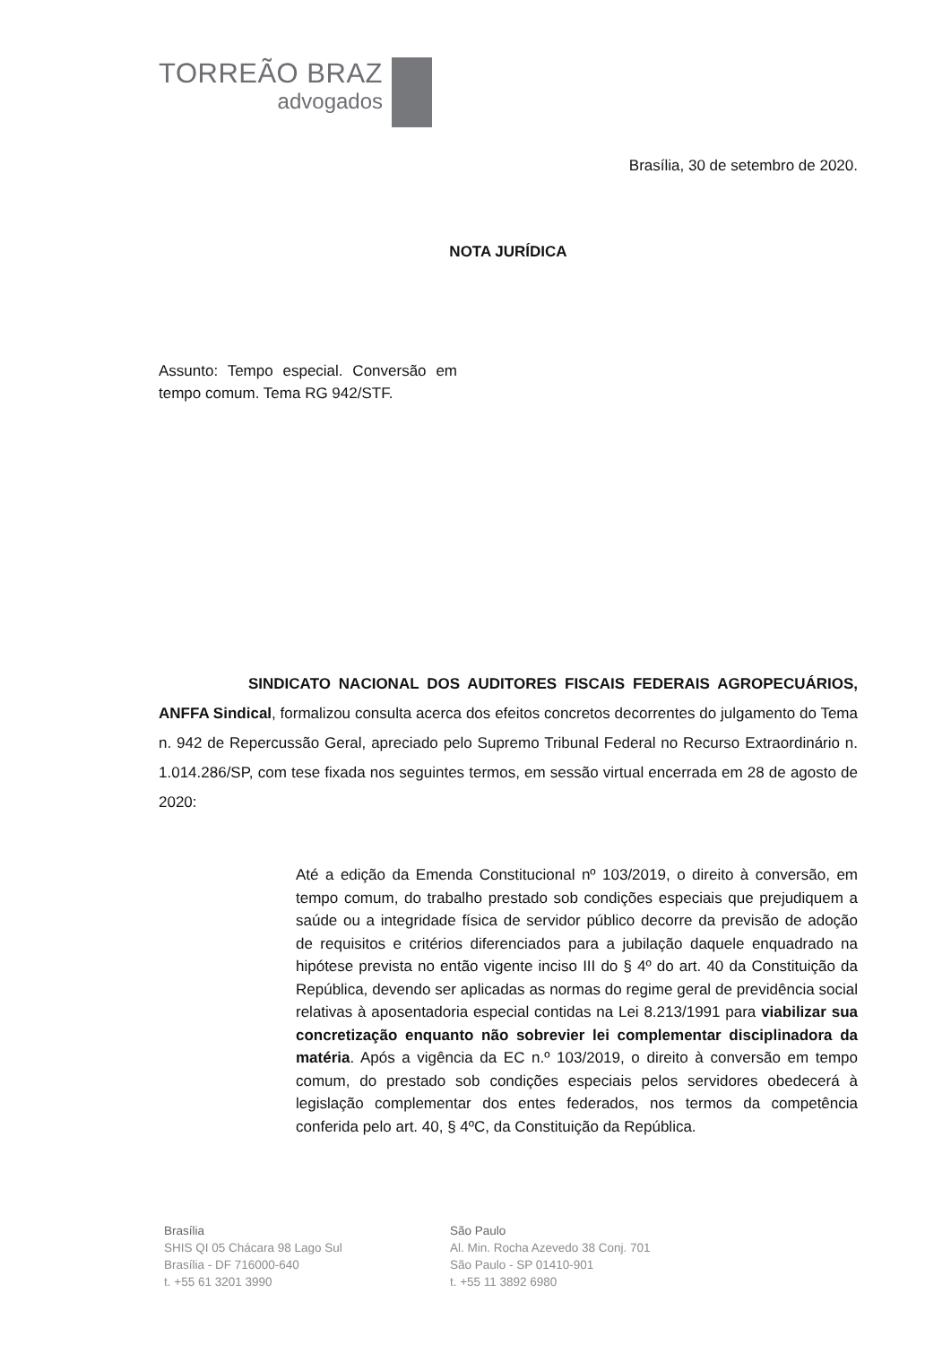TORREÃO BRAZ
advogados
Brasília, 30 de setembro de 2020.
NOTA JURÍDICA
Assunto: Tempo especial. Conversão em tempo comum. Tema RG 942/STF.
SINDICATO NACIONAL DOS AUDITORES FISCAIS FEDERAIS AGROPECUÁRIOS, ANFFA Sindical, formalizou consulta acerca dos efeitos concretos decorrentes do julgamento do Tema n. 942 de Repercussão Geral, apreciado pelo Supremo Tribunal Federal no Recurso Extraordinário n. 1.014.286/SP, com tese fixada nos seguintes termos, em sessão virtual encerrada em 28 de agosto de 2020:
Até a edição da Emenda Constitucional nº 103/2019, o direito à conversão, em tempo comum, do trabalho prestado sob condições especiais que prejudiquem a saúde ou a integridade física de servidor público decorre da previsão de adoção de requisitos e critérios diferenciados para a jubilação daquele enquadrado na hipótese prevista no então vigente inciso III do § 4º do art. 40 da Constituição da República, devendo ser aplicadas as normas do regime geral de previdência social relativas à aposentadoria especial contidas na Lei 8.213/1991 para viabilizar sua concretização enquanto não sobrevier lei complementar disciplinadora da matéria. Após a vigência da EC n.º 103/2019, o direito à conversão em tempo comum, do prestado sob condições especiais pelos servidores obedecerá à legislação complementar dos entes federados, nos termos da competência conferida pelo art. 40, § 4ºC, da Constituição da República.
Brasília
SHIS QI 05 Chácara 98 Lago Sul
Brasília - DF 716000-640
t. +55 61 3201 3990
São Paulo
Al. Min. Rocha Azevedo 38 Conj. 701
São Paulo - SP 01410-901
t. +55 11 3892 6980